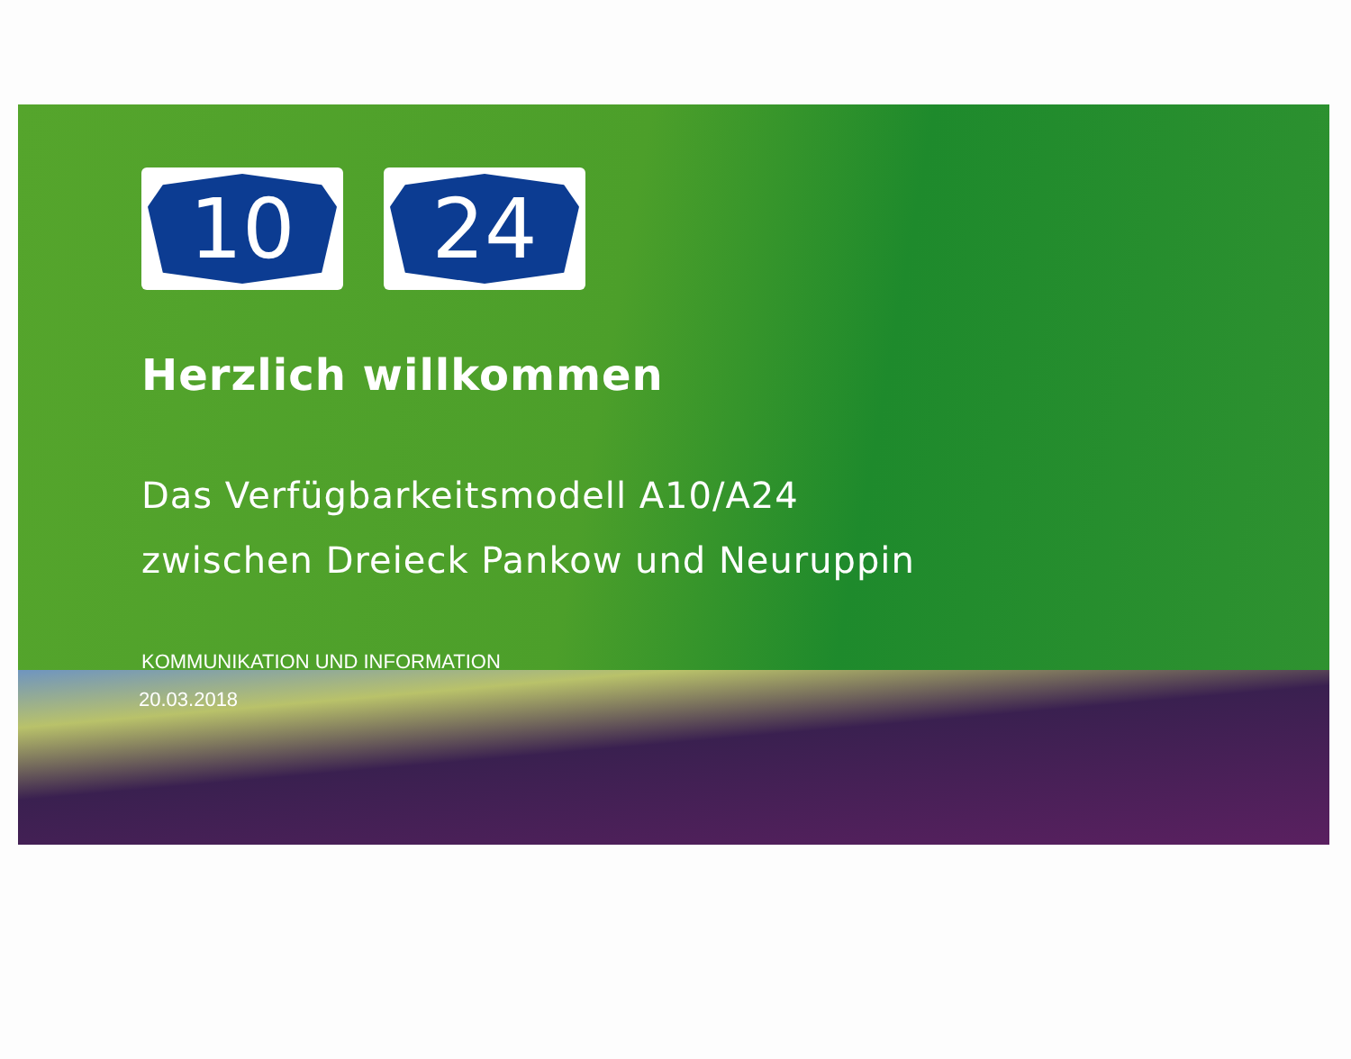10 24
Herzlich willkommen
Das Verfügbarkeitsmodell A10/A24
zwischen Dreieck Pankow und Neuruppin
KOMMUNIKATION UND INFORMATION
20.03.2018